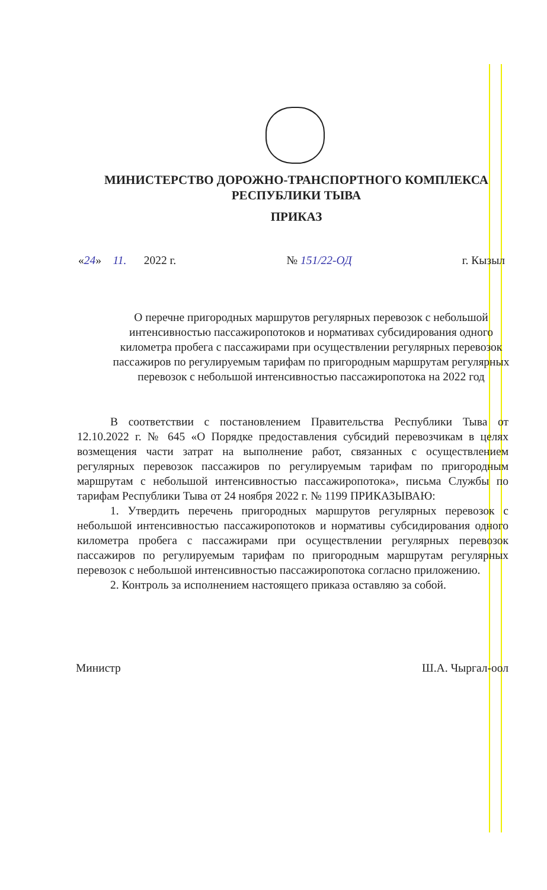МИНИСТЕРСТВО ДОРОЖНО-ТРАНСПОРТНОГО КОМПЛЕКСА
РЕСПУБЛИКИ ТЫВА
ПРИКАЗ
«24» 11. 2022 г. № 151/22-ОД г. Кызыл
О перечне пригородных маршрутов регулярных перевозок с небольшой интенсивностью пассажиропотоков и нормативах субсидирования одного километра пробега с пассажирами при осуществлении регулярных перевозок пассажиров по регулируемым тарифам по пригородным маршрутам регулярных перевозок с небольшой интенсивностью пассажиропотока на 2022 год
В соответствии с постановлением Правительства Республики Тыва от 12.10.2022 г. № 645 «О Порядке предоставления субсидий перевозчикам в целях возмещения части затрат на выполнение работ, связанных с осуществлением регулярных перевозок пассажиров по регулируемым тарифам по пригородным маршрутам с небольшой интенсивностью пассажиропотока», письма Службы по тарифам Республики Тыва от 24 ноября 2022 г. № 1199 ПРИКАЗЫВАЮ:
1. Утвердить перечень пригородных маршрутов регулярных перевозок с небольшой интенсивностью пассажиропотоков и нормативы субсидирования одного километра пробега с пассажирами при осуществлении регулярных перевозок пассажиров по регулируемым тарифам по пригородным маршрутам регулярных перевозок с небольшой интенсивностью пассажиропотока согласно приложению.
2. Контроль за исполнением настоящего приказа оставляю за собой.
Министр Ш.А. Чыргал-оол